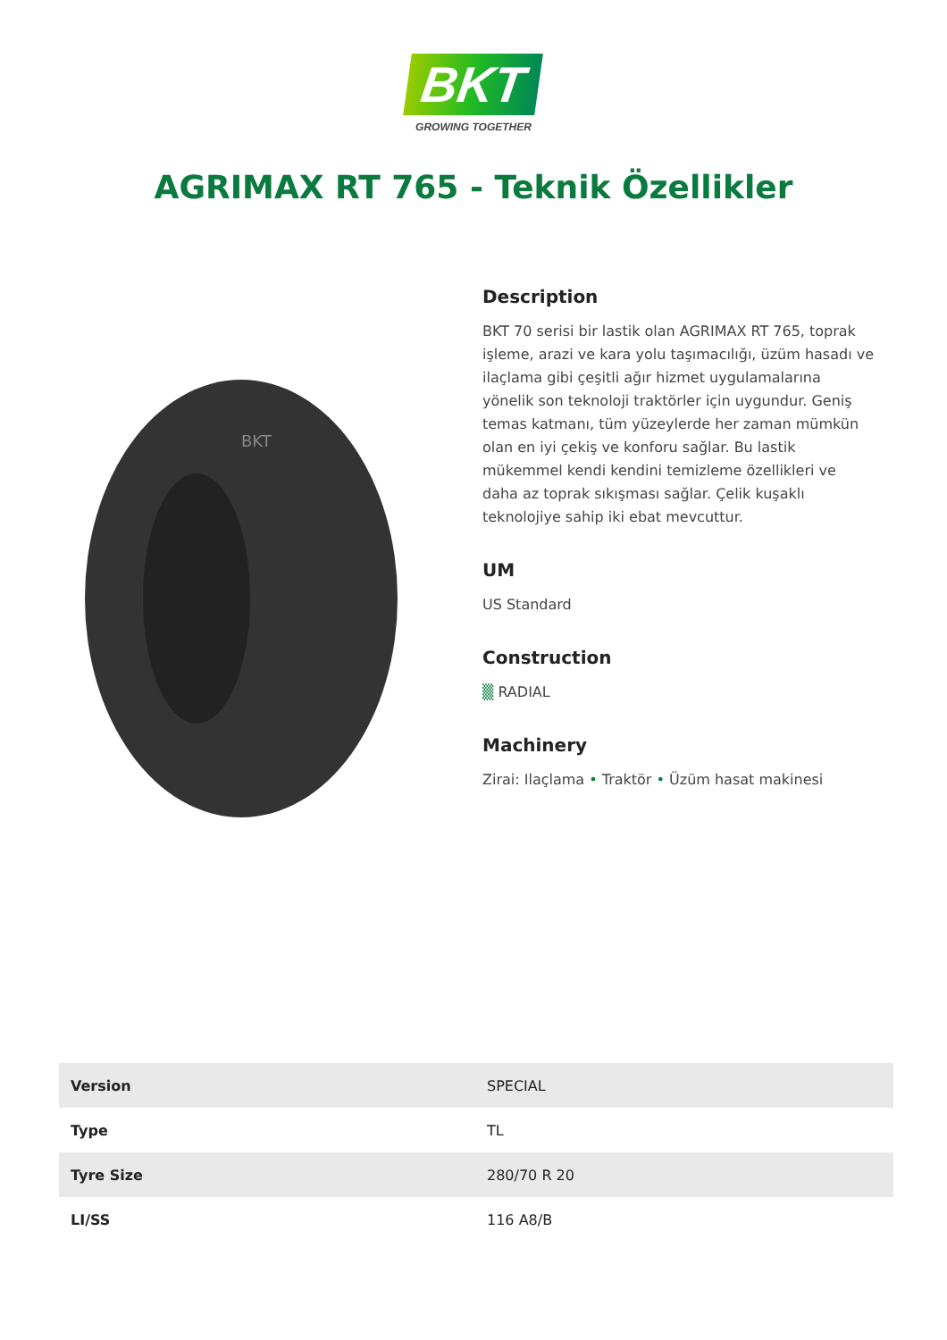BKT
GROWING TOGETHER
AGRIMAX RT 765 - Teknik Özellikler
BKT
Description
BKT 70 serisi bir lastik olan AGRIMAX RT 765, toprak işleme, arazi ve kara yolu taşımacılığı, üzüm hasadı ve ilaçlama gibi çeşitli ağır hizmet uygulamalarına yönelik son teknoloji traktörler için uygundur. Geniş temas katmanı, tüm yüzeylerde her zaman mümkün olan en iyi çekiş ve konforu sağlar. Bu lastik mükemmel kendi kendini temizleme özellikleri ve daha az toprak sıkışması sağlar. Çelik kuşaklı teknolojiye sahip iki ebat mevcuttur.
UM
US Standard
Construction
▒ RADIAL
Machinery
Zirai: Ilaçlama • Traktör • Üzüm hasat makinesi
| Version | SPECIAL |
| Type | TL |
| Tyre Size | 280/70 R 20 |
| LI/SS | 116 A8/B |